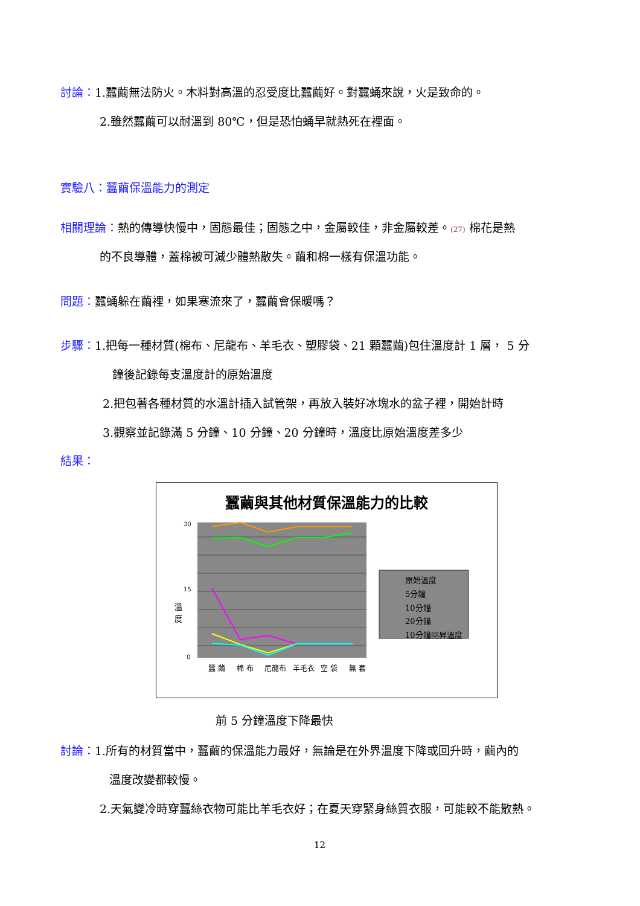討論：1.蠶繭無法防火。木料對高溫的忍受度比蠶繭好。對蠶蛹來說，火是致命的。
2.雖然蠶繭可以耐溫到 80℃，但是恐怕蛹早就熱死在裡面。
實驗八：蠶繭保溫能力的測定
相關理論：熱的傳導快慢中，固態最佳；固態之中，金屬較佳，非金屬較差。(27) 棉花是熱
的不良導體，蓋棉被可減少體熱散失。繭和棉一樣有保溫功能。
問題：蠶蛹躲在繭裡，如果寒流來了，蠶繭會保暖嗎？
步驟：1.把每一種材質(棉布、尼龍布、羊毛衣、塑膠袋、21 顆蠶繭)包住溫度計 1 層， 5 分
鐘後記錄每支溫度計的原始溫度
2.把包著各種材質的水溫計插入試管架，再放入裝好冰塊水的盆子裡，開始計時
3.觀察並記錄滿 5 分鐘、10 分鐘、20 分鐘時，溫度比原始溫度差多少
結果：
蠶繭與其他材質保溫能力的比較
溫
度
30
15
0
原始溫度
5分鐘
10分鐘
20分鐘
10分鐘回昇溫度
蠶 繭
棉 布
尼龍布
羊毛衣
空 袋
無 套
前 5 分鐘溫度下降最快
討論：1.所有的材質當中，蠶繭的保溫能力最好，無論是在外界溫度下降或回升時，繭內的
溫度改變都較慢。
2.天氣變冷時穿蠶絲衣物可能比羊毛衣好；在夏天穿緊身絲質衣服，可能較不能散熱。
12